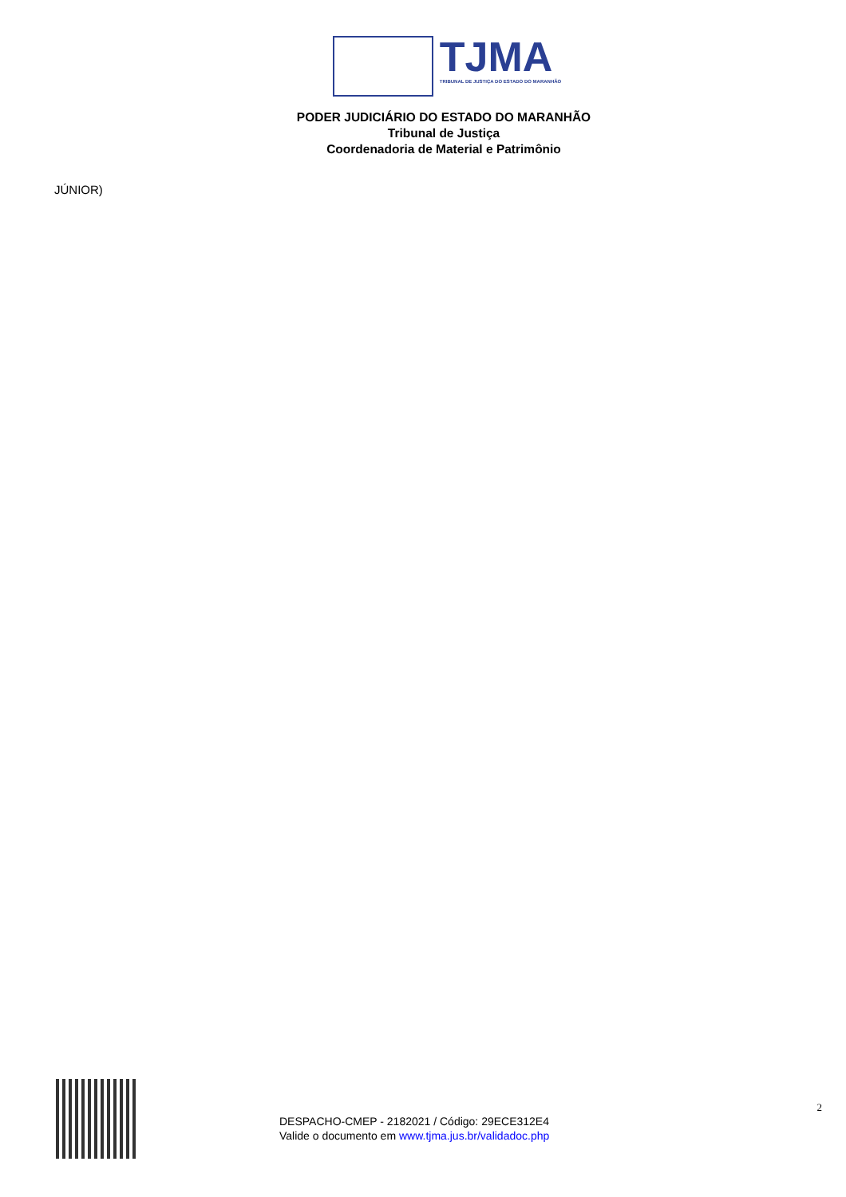TJMA
TRIBUNAL DE JUSTIÇA DO ESTADO DO MARANHÃO
PODER JUDICIÁRIO DO ESTADO DO MARANHÃO
Tribunal de Justiça
Coordenadoria de Material e Patrimônio
JÚNIOR)
DESPACHO-CMEP - 2182021 / Código: 29ECE312E4
Valide o documento em www.tjma.jus.br/validadoc.php
2